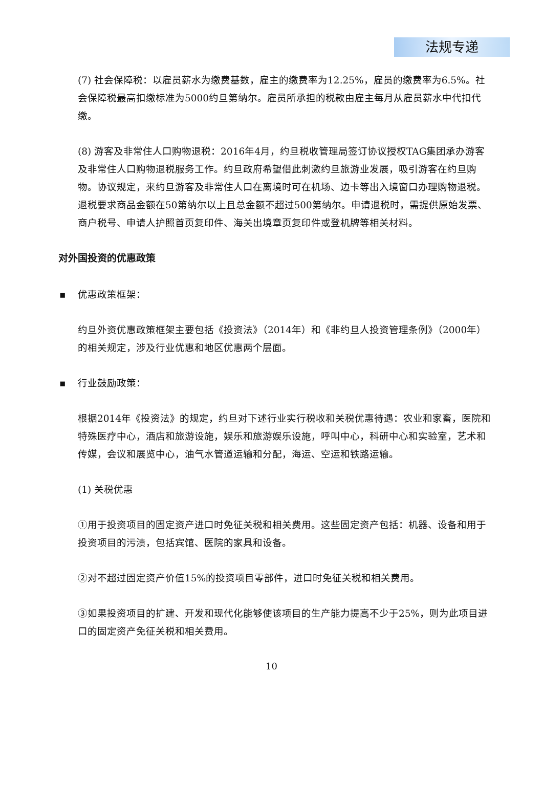法规专递
(7) 社会保障税：以雇员薪水为缴费基数，雇主的缴费率为12.25%，雇员的缴费率为6.5%。社会保障税最高扣缴标准为5000约旦第纳尔。雇员所承担的税款由雇主每月从雇员薪水中代扣代缴。
(8) 游客及非常住人口购物退税：2016年4月，约旦税收管理局签订协议授权TAG集团承办游客及非常住人口购物退税服务工作。约旦政府希望借此刺激约旦旅游业发展，吸引游客在约旦购物。协议规定，来约旦游客及非常住人口在离境时可在机场、边卡等出入境窗口办理购物退税。退税要求商品金额在50第纳尔以上且总金额不超过500第纳尔。申请退税时，需提供原始发票、商户税号、申请人护照首页复印件、海关出境章页复印件或登机牌等相关材料。
对外国投资的优惠政策
▪ 优惠政策框架：
约旦外资优惠政策框架主要包括《投资法》（2014年）和《非约旦人投资管理条例》（2000年）的相关规定，涉及行业优惠和地区优惠两个层面。
▪ 行业鼓励政策：
根据2014年《投资法》的规定，约旦对下述行业实行税收和关税优惠待遇：农业和家畜，医院和特殊医疗中心，酒店和旅游设施，娱乐和旅游娱乐设施，呼叫中心，科研中心和实验室，艺术和传媒，会议和展览中心，油气水管道运输和分配，海运、空运和铁路运输。
(1) 关税优惠
①用于投资项目的固定资产进口时免征关税和相关费用。这些固定资产包括：机器、设备和用于投资项目的污渍，包括宾馆、医院的家具和设备。
②对不超过固定资产价值15%的投资项目零部件，进口时免征关税和相关费用。
③如果投资项目的扩建、开发和现代化能够使该项目的生产能力提高不少于25%，则为此项目进口的固定资产免征关税和相关费用。
10